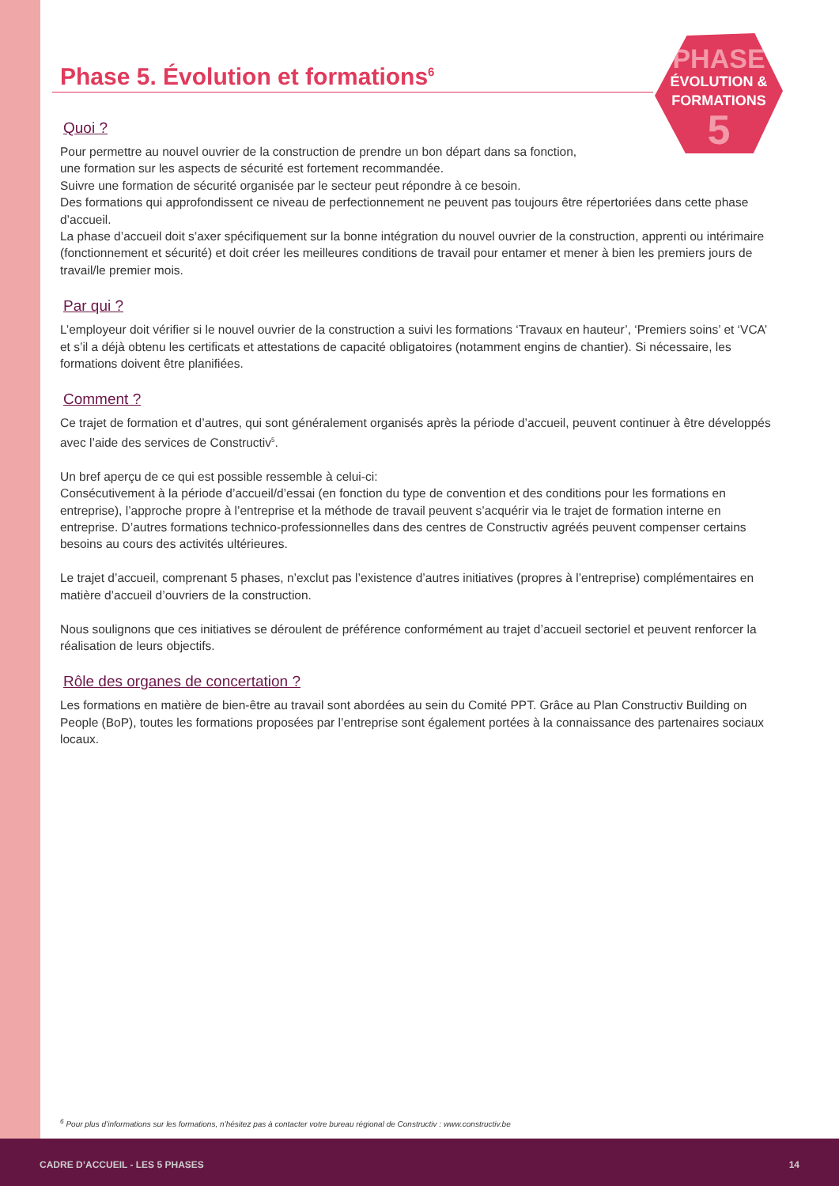PHASE
ÉVOLUTION &
FORMATIONS
5
Phase 5. Évolution et formations<sup>6</sup>
Quoi ?
Pour permettre au nouvel ouvrier de la construction de prendre un bon départ dans sa fonction,
une formation sur les aspects de sécurité est fortement recommandée.
Suivre une formation de sécurité organisée par le secteur peut répondre à ce besoin.
Des formations qui approfondissent ce niveau de perfectionnement ne peuvent pas toujours être répertoriées dans cette phase d’accueil.
La phase d’accueil doit s’axer spécifiquement sur la bonne intégration du nouvel ouvrier de la construction, apprenti ou intérimaire (fonctionnement et sécurité) et doit créer les meilleures conditions de travail pour entamer et mener à bien les premiers jours de travail/le premier mois.
Par qui ?
L’employeur doit vérifier si le nouvel ouvrier de la construction a suivi les formations ‘Travaux en hauteur’, ‘Premiers soins’ et ‘VCA’ et s’il a déjà obtenu les certificats et attestations de capacité obligatoires (notamment engins de chantier). Si nécessaire, les formations doivent être planifiées.
Comment ?
Ce trajet de formation et d’autres, qui sont généralement organisés après la période d’accueil, peuvent continuer à être développés avec l’aide des services de Constructiv<sup>5</sup>.
Un bref aperçu de ce qui est possible ressemble à celui-ci:
Consécutivement à la période d’accueil/d’essai (en fonction du type de convention et des conditions pour les formations en entreprise), l’approche propre à l’entreprise et la méthode de travail peuvent s’acquérir via le trajet de formation interne en entreprise. D’autres formations technico-professionnelles dans des centres de Constructiv agréés peuvent compenser certains besoins au cours des activités ultérieures.
Le trajet d’accueil, comprenant 5 phases, n’exclut pas l’existence d’autres initiatives (propres à l’entreprise) complémentaires en matière d’accueil d’ouvriers de la construction.
Nous soulignons que ces initiatives se déroulent de préférence conformément au trajet d’accueil sectoriel et peuvent renforcer la réalisation de leurs objectifs.
Rôle des organes de concertation ?
Les formations en matière de bien-être au travail sont abordées au sein du Comité PPT. Grâce au Plan Constructiv Building on People (BoP), toutes les formations proposées par l’entreprise sont également portées à la connaissance des partenaires sociaux locaux.
<sup>6</sup> Pour plus d’informations sur les formations, n’hésitez pas à contacter votre bureau régional de Constructiv : www.constructiv.be
CADRE D’ACCUEIL - LES 5 PHASES 14